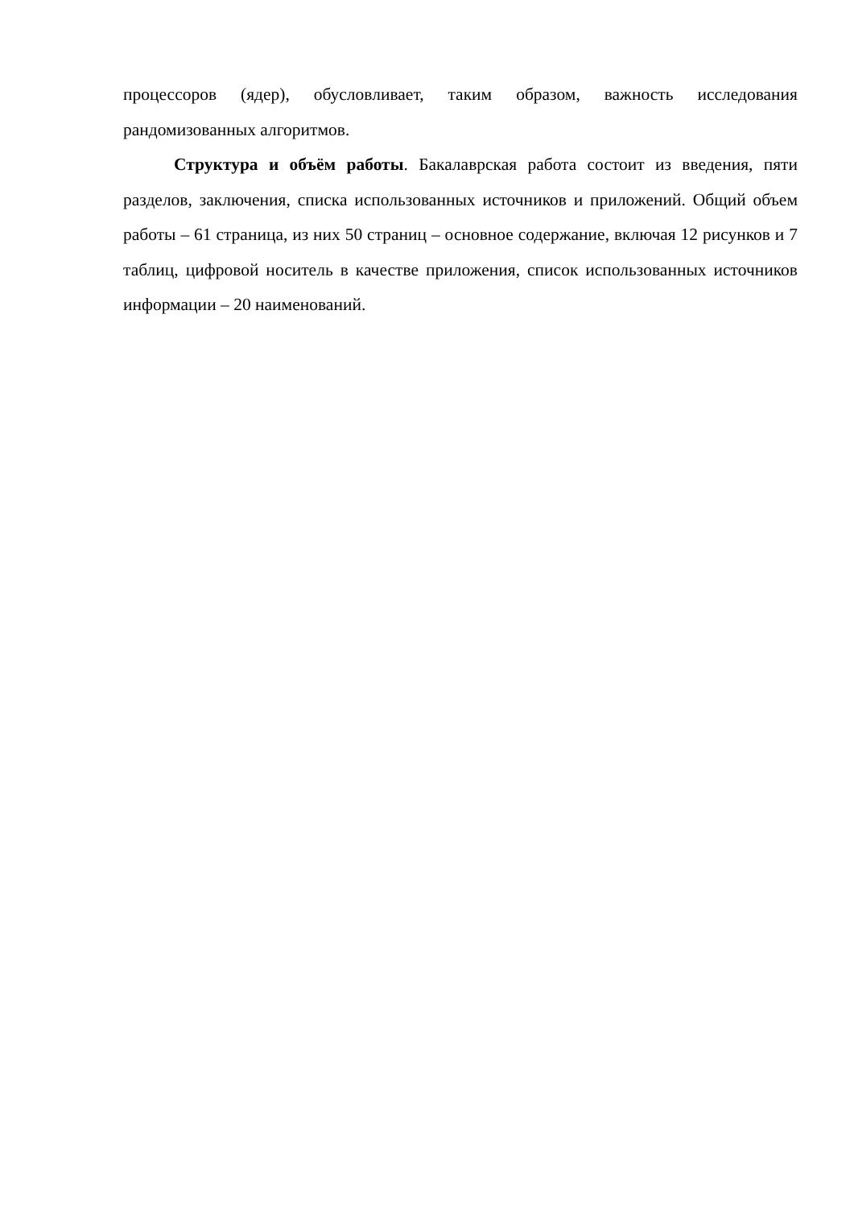процессоров (ядер), обусловливает, таким образом, важность исследования рандомизованных алгоритмов.
Структура и объём работы. Бакалаврская работа состоит из введения, пяти разделов, заключения, списка использованных источников и приложений. Общий объем работы – 61 страница, из них 50 страниц – основное содержание, включая 12 рисунков и 7 таблиц, цифровой носитель в качестве приложения, список использованных источников информации – 20 наименований.